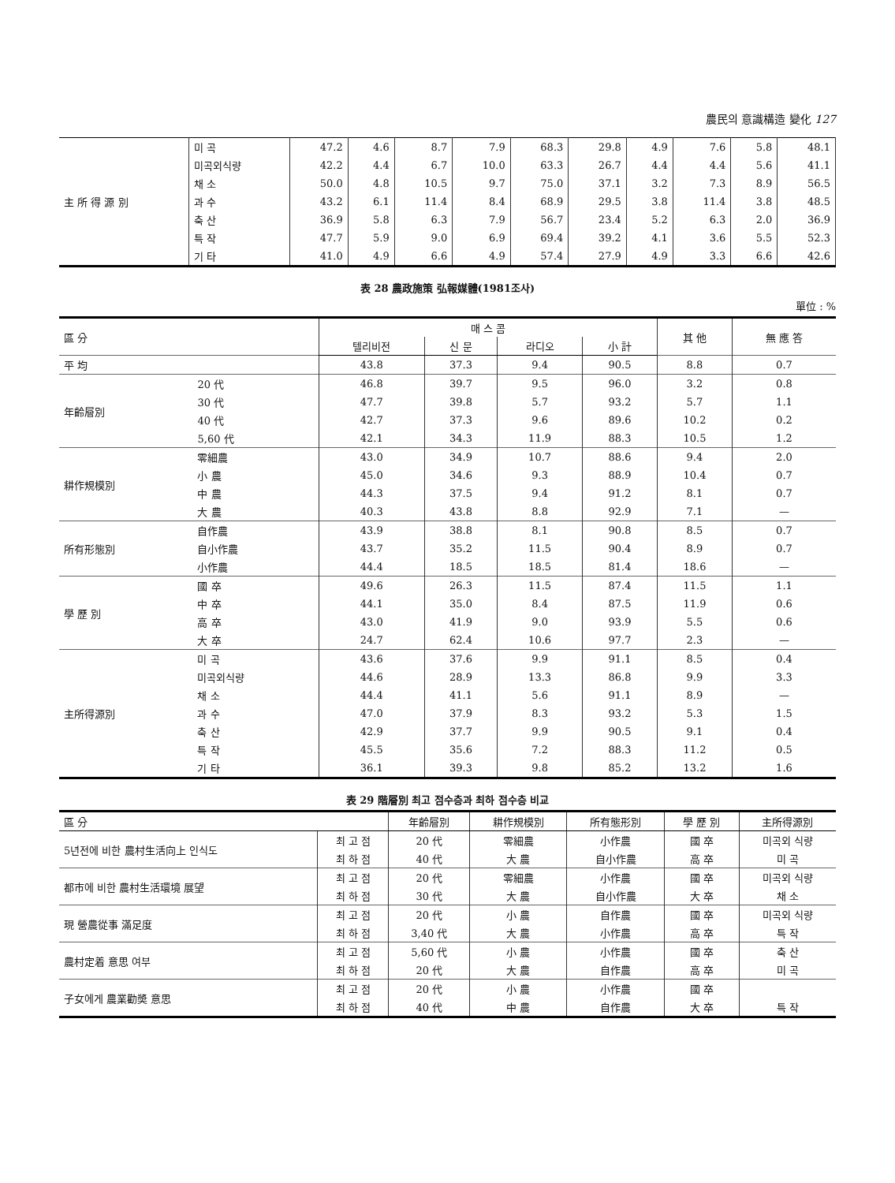農民의 意識構造 變化 127
| 主 所 得 源 別 | 미 곡 | 47.2 | 4.6 | 8.7 | 7.9 | 68.3 | 29.8 | 4.9 | 7.6 | 5.8 | 48.1 |
| | 미곡외식량 | 42.2 | 4.4 | 6.7 | 10.0 | 63.3 | 26.7 | 4.4 | 4.4 | 5.6 | 41.1 |
| | 채 소 | 50.0 | 4.8 | 10.5 | 9.7 | 75.0 | 37.1 | 3.2 | 7.3 | 8.9 | 56.5 |
| | 과 수 | 43.2 | 6.1 | 11.4 | 8.4 | 68.9 | 29.5 | 3.8 | 11.4 | 3.8 | 48.5 |
| | 축 산 | 36.9 | 5.8 | 6.3 | 7.9 | 56.7 | 23.4 | 5.2 | 6.3 | 2.0 | 36.9 |
| | 특 작 | 47.7 | 5.9 | 9.0 | 6.9 | 69.4 | 39.2 | 4.1 | 3.6 | 5.5 | 52.3 |
| | 기 타 | 41.0 | 4.9 | 6.6 | 4.9 | 57.4 | 27.9 | 4.9 | 3.3 | 6.6 | 42.6 |
表 28 農政施策 弘報媒體(1981조사)
單位 : %
| 區 分 | | 매 스 콤 | | | | 其 他 | 無 應 答 |
| --- | --- | --- | --- | --- | --- | --- | --- |
| | | 텔리비전 | 신 문 | 라디오 | 小 計 | | |
| 平 均 | | 43.8 | 37.3 | 9.4 | 90.5 | 8.8 | 0.7 |
| 年齡層別 | 20 代 | 46.8 | 39.7 | 9.5 | 96.0 | 3.2 | 0.8 |
| | 30 代 | 47.7 | 39.8 | 5.7 | 93.2 | 5.7 | 1.1 |
| | 40 代 | 42.7 | 37.3 | 9.6 | 89.6 | 10.2 | 0.2 |
| | 5,60 代 | 42.1 | 34.3 | 11.9 | 88.3 | 10.5 | 1.2 |
| 耕作規模別 | 零細農 | 43.0 | 34.9 | 10.7 | 88.6 | 9.4 | 2.0 |
| | 小 農 | 45.0 | 34.6 | 9.3 | 88.9 | 10.4 | 0.7 |
| | 中 農 | 44.3 | 37.5 | 9.4 | 91.2 | 8.1 | 0.7 |
| | 大 農 | 40.3 | 43.8 | 8.8 | 92.9 | 7.1 | — |
| 所有形態別 | 自作農 | 43.9 | 38.8 | 8.1 | 90.8 | 8.5 | 0.7 |
| | 自小作農 | 43.7 | 35.2 | 11.5 | 90.4 | 8.9 | 0.7 |
| | 小作農 | 44.4 | 18.5 | 18.5 | 81.4 | 18.6 | — |
| 學 歷 別 | 國 卒 | 49.6 | 26.3 | 11.5 | 87.4 | 11.5 | 1.1 |
| | 中 卒 | 44.1 | 35.0 | 8.4 | 87.5 | 11.9 | 0.6 |
| | 高 卒 | 43.0 | 41.9 | 9.0 | 93.9 | 5.5 | 0.6 |
| | 大 卒 | 24.7 | 62.4 | 10.6 | 97.7 | 2.3 | — |
| 主所得源別 | 미 곡 | 43.6 | 37.6 | 9.9 | 91.1 | 8.5 | 0.4 |
| | 미곡외식량 | 44.6 | 28.9 | 13.3 | 86.8 | 9.9 | 3.3 |
| | 채 소 | 44.4 | 41.1 | 5.6 | 91.1 | 8.9 | — |
| | 과 수 | 47.0 | 37.9 | 8.3 | 93.2 | 5.3 | 1.5 |
| | 축 산 | 42.9 | 37.7 | 9.9 | 90.5 | 9.1 | 0.4 |
| | 특 작 | 45.5 | 35.6 | 7.2 | 88.3 | 11.2 | 0.5 |
| | 기 타 | 36.1 | 39.3 | 9.8 | 85.2 | 13.2 | 1.6 |
表 29 階層別 최고 점수층과 최하 점수층 비교
| 區 分 | | 年齡層別 | 耕作規模別 | 所有態形別 | 學 歷 別 | 主所得源別 |
| --- | --- | --- | --- | --- | --- | --- |
| 5년전에 비한 農村生活向上 인식도 | 최 고 점 | 20 代 | 零細農 | 小作農 | 國 卒 | 미곡외 식량 |
| | 최 하 점 | 40 代 | 大 農 | 自小作農 | 高 卒 | 미 곡 |
| 都市에 비한 農村生活環境 展望 | 최 고 점 | 20 代 | 零細農 | 小作農 | 國 卒 | 미곡외 식량 |
| | 최 하 점 | 30 代 | 大 農 | 自小作農 | 大 卒 | 채 소 |
| 現 營農從事 滿足度 | 최 고 점 | 20 代 | 小 農 | 自作農 | 國 卒 | 미곡외 식량 |
| | 최 하 점 | 3,40 代 | 大 農 | 小作農 | 高 卒 | 특 작 |
| 農村定着 意思 여부 | 최 고 점 | 5,60 代 | 小 農 | 小作農 | 國 卒 | 축 산 |
| | 최 하 점 | 20 代 | 大 農 | 自作農 | 高 卒 | 미 곡 |
| 子女에게 農業勸奬 意思 | 최 고 점 | 20 代 | 小 農 | 小作農 | 國 卒 | |
| | 최 하 점 | 40 代 | 中 農 | 自作農 | 大 卒 | 특 작 |